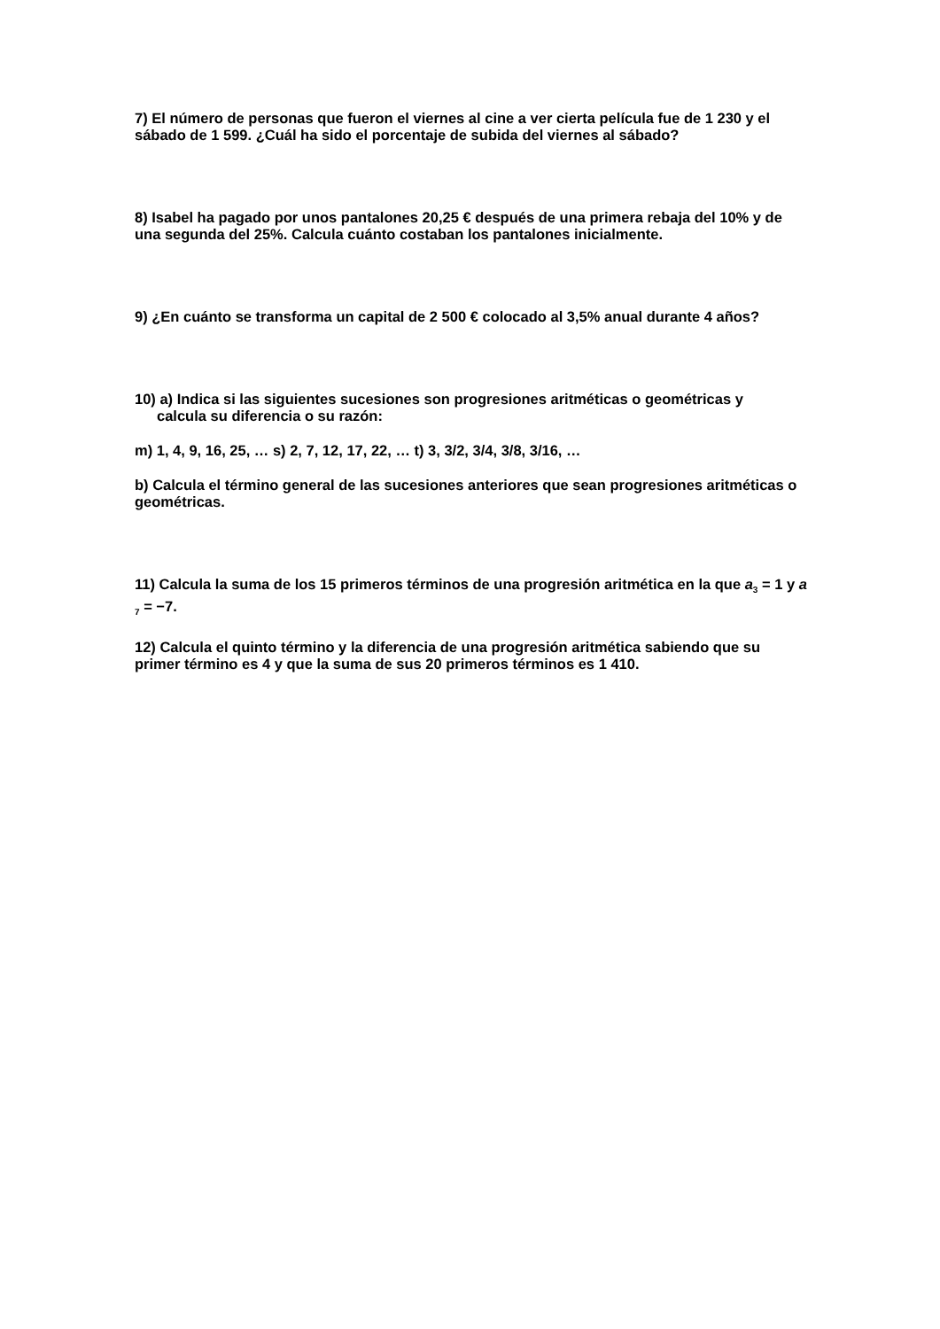7) El número de personas que fueron el viernes al cine a ver cierta película fue de 1 230 y el sábado de 1 599. ¿Cuál ha sido el porcentaje de subida del viernes al sábado?
8) Isabel ha pagado por unos pantalones 20,25 € después de una primera rebaja del 10% y de una segunda del 25%. Calcula cuánto costaban los pantalones inicialmente.
9) ¿En cuánto se transforma un capital de 2 500 € colocado al 3,5% anual durante 4 años?
10) a) Indica si las siguientes sucesiones son progresiones aritméticas o geométricas y
calcula su diferencia o su razón:
m) 1, 4, 9, 16, 25, … s) 2, 7, 12, 17, 22, … t) 3, 3/2, 3/4, 3/8, 3/16, …
b) Calcula el término general de las sucesiones anteriores que sean progresiones aritméticas o geométricas.
11) Calcula la suma de los 15 primeros términos de una progresión aritmética en la que a<sub>3</sub> = 1 y a <sub>7</sub> = −7.
12) Calcula el quinto término y la diferencia de una progresión aritmética sabiendo que su primer término es 4 y que la suma de sus 20 primeros términos es 1 410.